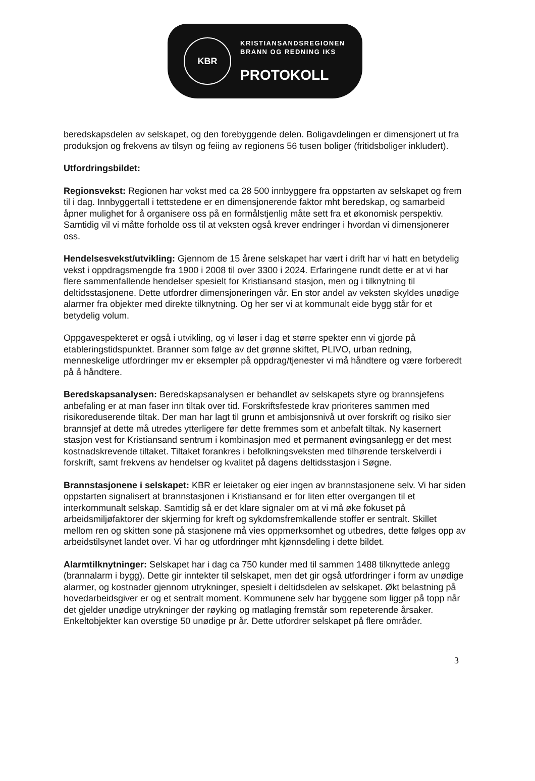KBR
KRISTIANSANDSREGIONEN
BRANN OG REDNING IKS
PROTOKOLL
beredskapsdelen av selskapet, og den forebyggende delen. Boligavdelingen er dimensjonert ut fra produksjon og frekvens av tilsyn og feiing av regionens 56 tusen boliger (fritidsboliger inkludert).
Utfordringsbildet:
Regionsvekst: Regionen har vokst med ca 28 500 innbyggere fra oppstarten av selskapet og frem til i dag. Innbyggertall i tettstedene er en dimensjonerende faktor mht beredskap, og samarbeid åpner mulighet for å organisere oss på en formålstjenlig måte sett fra et økonomisk perspektiv. Samtidig vil vi måtte forholde oss til at veksten også krever endringer i hvordan vi dimensjonerer oss.
Hendelsesvekst/utvikling: Gjennom de 15 årene selskapet har vært i drift har vi hatt en betydelig vekst i oppdragsmengde fra 1900 i 2008 til over 3300 i 2024. Erfaringene rundt dette er at vi har flere sammenfallende hendelser spesielt for Kristiansand stasjon, men og i tilknytning til deltidsstasjonene. Dette utfordrer dimensjoneringen vår. En stor andel av veksten skyldes unødige alarmer fra objekter med direkte tilknytning. Og her ser vi at kommunalt eide bygg står for et betydelig volum.
Oppgavespekteret er også i utvikling, og vi løser i dag et større spekter enn vi gjorde på etableringstidspunktet. Branner som følge av det grønne skiftet, PLIVO, urban redning, menneskelige utfordringer mv er eksempler på oppdrag/tjenester vi må håndtere og være forberedt på å håndtere.
Beredskapsanalysen: Beredskapsanalysen er behandlet av selskapets styre og brannsjefens anbefaling er at man faser inn tiltak over tid. Forskriftsfestede krav prioriteres sammen med risikoreduserende tiltak. Der man har lagt til grunn et ambisjonsnivå ut over forskrift og risiko sier brannsjef at dette må utredes ytterligere før dette fremmes som et anbefalt tiltak. Ny kasernert stasjon vest for Kristiansand sentrum i kombinasjon med et permanent øvingsanlegg er det mest kostnadskrevende tiltaket. Tiltaket forankres i befolkningsveksten med tilhørende terskelverdi i forskrift, samt frekvens av hendelser og kvalitet på dagens deltidsstasjon i Søgne.
Brannstasjonene i selskapet: KBR er leietaker og eier ingen av brannstasjonene selv. Vi har siden oppstarten signalisert at brannstasjonen i Kristiansand er for liten etter overgangen til et interkommunalt selskap. Samtidig så er det klare signaler om at vi må øke fokuset på arbeidsmiljøfaktorer der skjerming for kreft og sykdomsfremkallende stoffer er sentralt. Skillet mellom ren og skitten sone på stasjonene må vies oppmerksomhet og utbedres, dette følges opp av arbeidstilsynet landet over. Vi har og utfordringer mht kjønnsdeling i dette bildet.
Alarmtilknytninger: Selskapet har i dag ca 750 kunder med til sammen 1488 tilknyttede anlegg (brannalarm i bygg). Dette gir inntekter til selskapet, men det gir også utfordringer i form av unødige alarmer, og kostnader gjennom utrykninger, spesielt i deltidsdelen av selskapet. Økt belastning på hovedarbeidsgiver er og et sentralt moment. Kommunene selv har byggene som ligger på topp når det gjelder unødige utrykninger der røyking og matlaging fremstår som repeterende årsaker. Enkeltobjekter kan overstige 50 unødige pr år. Dette utfordrer selskapet på flere områder.
3